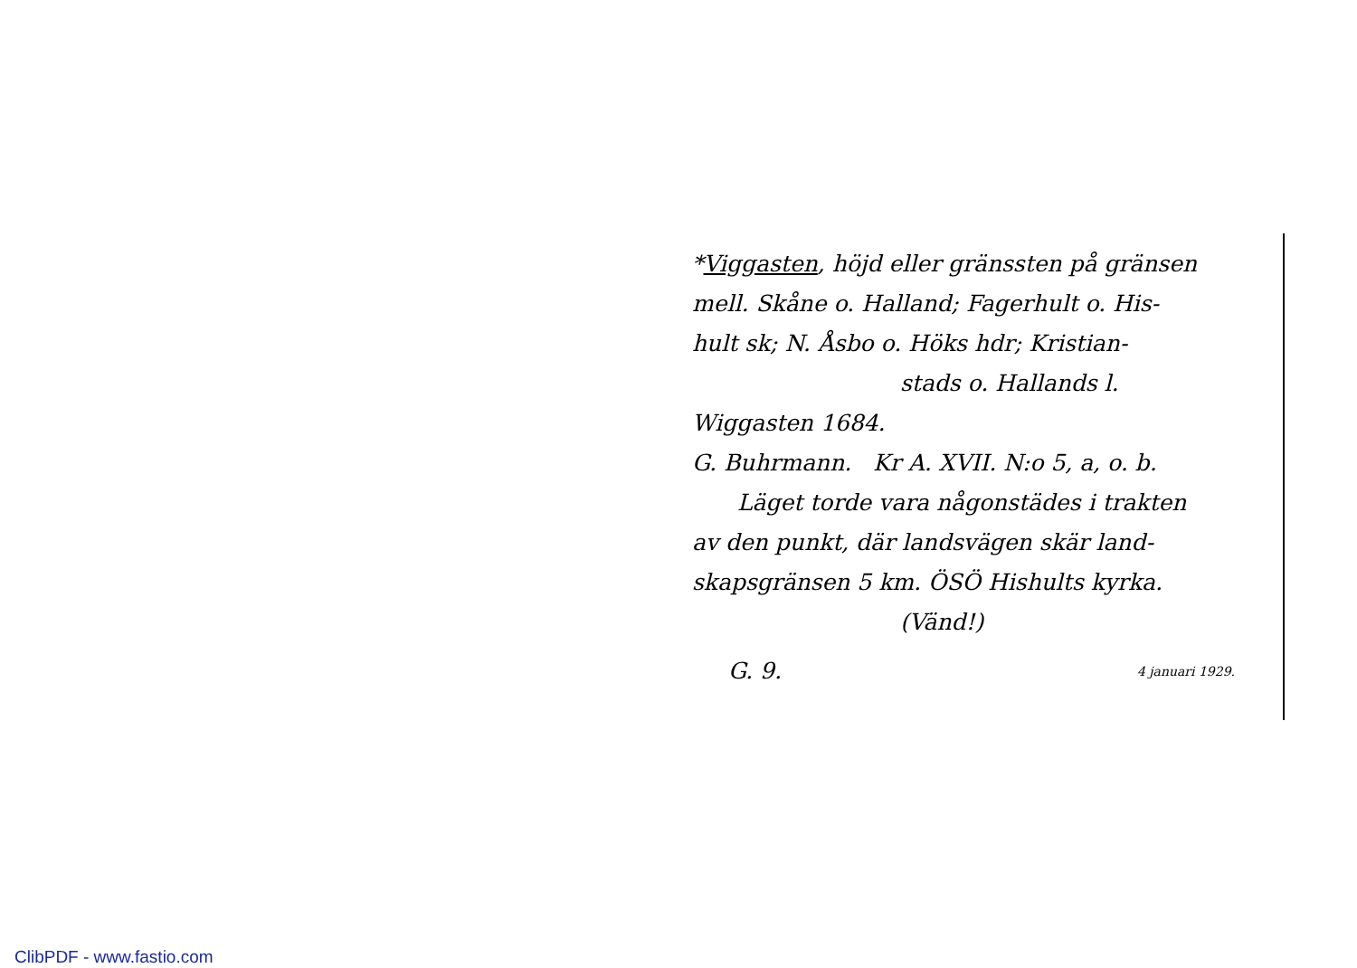*Viggasten, höjd eller gränssten på gränsen
mell. Skåne o. Halland; Fagerhult o. His-
hult sk; N. Åsbo o. Höks hdr; Kristian-
stads o. Hallands l.
Wiggasten 1684.
G. Buhrmann. Kr A. XVII. N:o 5, a, o. b.
Läget torde vara någonstädes i trakten
av den punkt, där landsvägen skär land-
skapsgränsen 5 km. ÖSÖ Hishults kyrka.
(Vänd!)
G. 9. 4 januari 1929.
ClibPDF - www.fastio.com